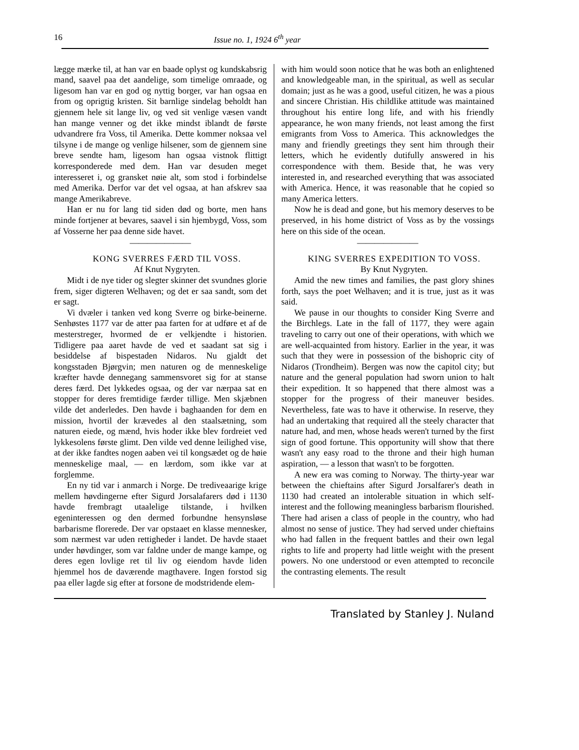16 Issue no. 1, 1924 6<sup>th</sup> year
lægge mærke til, at han var en baade oplyst og kundskabsrig mand, saavel paa det aandelige, som timelige omraade, og ligesom han var en god og nyttig borger, var han ogsaa en from og oprigtig kristen. Sit barnlige sindelag beholdt han gjennem hele sit lange liv, og ved sit venlige væsen vandt han mange venner og det ikke mindst iblandt de første udvandrere fra Voss, til Amerika. Dette kommer noksaa vel tilsyne i de mange og venlige hilsener, som de gjennem sine breve sendte ham, ligesom han ogsaa vistnok flittigt korresponderede med dem. Han var desuden meget interesseret i, og gransket nøie alt, som stod i forbindelse med Amerika. Derfor var det vel ogsaa, at han afskrev saa mange Amerikabreve.
Han er nu for lang tid siden død og borte, men hans minde fortjener at bevares, saavel i sin hjembygd, Voss, som af Vosserne her paa denne side havet.
———————
KONG SVERRES FÆRD TIL VOSS.
Af Knut Nygryten.
Midt i de nye tider og slegter skinner det svundnes glorie frem, siger digteren Welhaven; og det er saa sandt, som det er sagt.
Vi dvæler i tanken ved kong Sverre og birke-beinerne. Senhøstes 1177 var de atter paa farten for at udføre et af de mesterstreger, hvormed de er velkjendte i historien. Tidligere paa aaret havde de ved et saadant sat sig i besiddelse af bispestaden Nidaros. Nu gjaldt det kongsstaden Bjørgvin; men naturen og de menneskelige kræfter havde dennegang sammensvoret sig for at stanse deres færd. Det lykkedes ogsaa, og der var nærpaa sat en stopper for deres fremtidige færder tillige. Men skjæbnen vilde det anderledes. Den havde i baghaanden for dem en mission, hvortil der krævedes al den staalsætning, som naturen eiede, og mænd, hvis hoder ikke blev fordreiet ved lykkesolens første glimt. Den vilde ved denne leilighed vise, at der ikke fandtes nogen aaben vei til kongsædet og de høie menneskelige maal, — en lærdom, som ikke var at forglemme.
En ny tid var i anmarch i Norge. De trediveaarige krige mellem høvdingerne efter Sigurd Jorsalafarers død i 1130 havde frembragt utaalelige tilstande, i hvilken egeninteressen og den dermed forbundne hensynsløse barbarisme florerede. Der var opstaaet en klasse mennesker, som nærmest var uden rettigheder i landet. De havde staaet under høvdinger, som var faldne under de mange kampe, og deres egen lovlige ret til liv og eiendom havde liden hjemmel hos de daværende magthavere. Ingen forstod sig paa eller lagde sig efter at forsone de modstridende elem-
with him would soon notice that he was both an enlightened and knowledgeable man, in the spiritual, as well as secular domain; just as he was a good, useful citizen, he was a pious and sincere Christian. His childlike attitude was maintained throughout his entire long life, and with his friendly appearance, he won many friends, not least among the first emigrants from Voss to America. This acknowledges the many and friendly greetings they sent him through their letters, which he evidently dutifully answered in his correspondence with them. Beside that, he was very interested in, and researched everything that was associated with America. Hence, it was reasonable that he copied so many America letters.
Now he is dead and gone, but his memory deserves to be preserved, in his home district of Voss as by the vossings here on this side of the ocean.
———————
KING SVERRES EXPEDITION TO VOSS.
By Knut Nygryten.
Amid the new times and families, the past glory shines forth, says the poet Welhaven; and it is true, just as it was said.
We pause in our thoughts to consider King Sverre and the Birchlegs. Late in the fall of 1177, they were again traveling to carry out one of their operations, with which we are well-acquainted from history. Earlier in the year, it was such that they were in possession of the bishopric city of Nidaros (Trondheim). Bergen was now the capitol city; but nature and the general population had sworn union to halt their expedition. It so happened that there almost was a stopper for the progress of their maneuver besides. Nevertheless, fate was to have it otherwise. In reserve, they had an undertaking that required all the steely character that nature had, and men, whose heads weren't turned by the first sign of good fortune. This opportunity will show that there wasn't any easy road to the throne and their high human aspiration, — a lesson that wasn't to be forgotten.
A new era was coming to Norway. The thirty-year war between the chieftains after Sigurd Jorsalfarer's death in 1130 had created an intolerable situation in which self-interest and the following meaningless barbarism flourished. There had arisen a class of people in the country, who had almost no sense of justice. They had served under chieftains who had fallen in the frequent battles and their own legal rights to life and property had little weight with the present powers. No one understood or even attempted to reconcile the contrasting elements. The result
Translated by Stanley J. Nuland